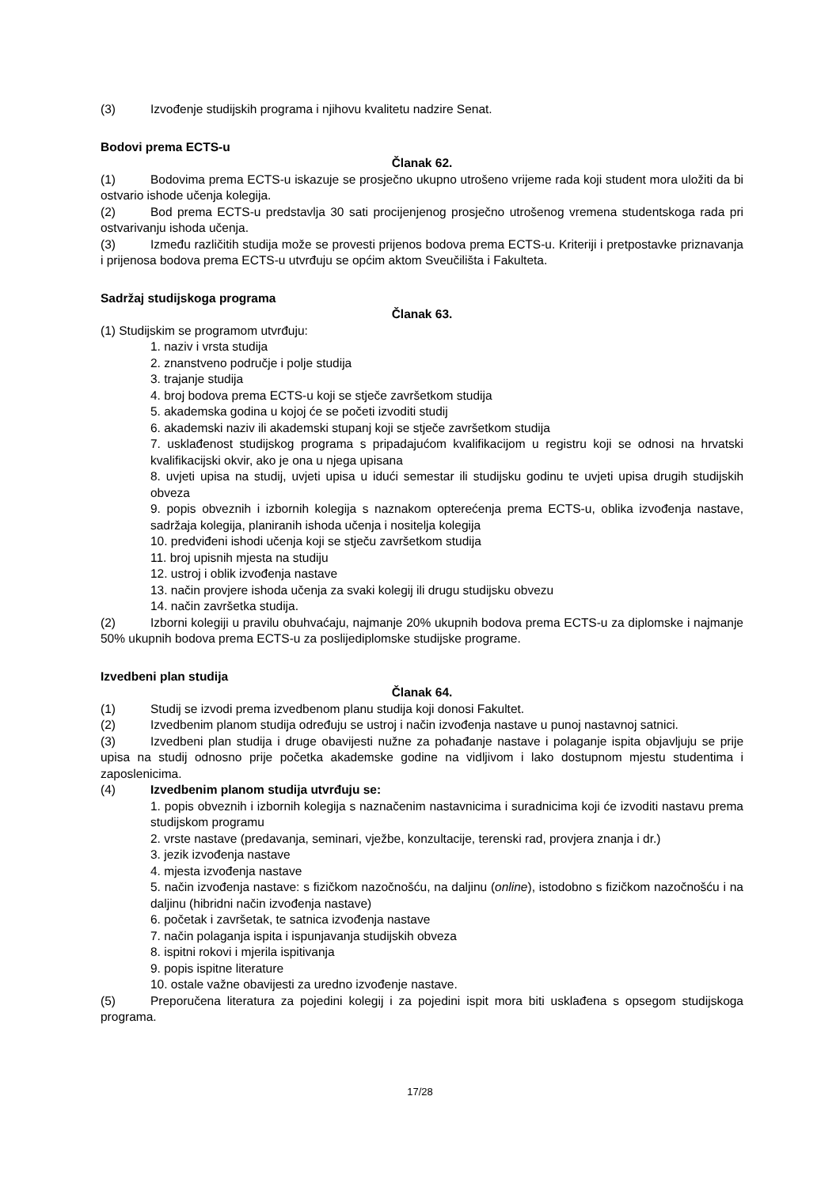(3) Izvođenje studijskih programa i njihovu kvalitetu nadzire Senat.
Bodovi prema ECTS-u
Članak 62.
(1) Bodovima prema ECTS-u iskazuje se prosječno ukupno utrošeno vrijeme rada koji student mora uložiti da bi ostvario ishode učenja kolegija.
(2) Bod prema ECTS-u predstavlja 30 sati procijenjenog prosječno utrošenog vremena studentskoga rada pri ostvarivanju ishoda učenja.
(3) Između različitih studija može se provesti prijenos bodova prema ECTS-u. Kriteriji i pretpostavke priznavanja i prijenosa bodova prema ECTS-u utvrđuju se općim aktom Sveučilišta i Fakulteta.
Sadržaj studijskoga programa
Članak 63.
(1) Studijskim se programom utvrđuju:
1. naziv i vrsta studija
2. znanstveno područje i polje studija
3. trajanje studija
4. broj bodova prema ECTS-u koji se stječe završetkom studija
5. akademska godina u kojoj će se početi izvoditi studij
6. akademski naziv ili akademski stupanj koji se stječe završetkom studija
7. usklađenost studijskog programa s pripadajućom kvalifikacijom u registru koji se odnosi na hrvatski kvalifikacijski okvir, ako je ona u njega upisana
8. uvjeti upisa na studij, uvjeti upisa u idući semestar ili studijsku godinu te uvjeti upisa drugih studijskih obveza
9. popis obveznih i izbornih kolegija s naznakom opterećenja prema ECTS-u, oblika izvođenja nastave, sadržaja kolegija, planiranih ishoda učenja i nositelja kolegija
10. predviđeni ishodi učenja koji se stječu završetkom studija
11. broj upisnih mjesta na studiju
12. ustroj i oblik izvođenja nastave
13. način provjere ishoda učenja za svaki kolegij ili drugu studijsku obvezu
14. način završetka studija.
(2) Izborni kolegiji u pravilu obuhvaćaju, najmanje 20% ukupnih bodova prema ECTS-u za diplomske i najmanje 50% ukupnih bodova prema ECTS-u za poslijediplomske studijske programe.
Izvedbeni plan studija
Članak 64.
(1) Studij se izvodi prema izvedbenom planu studija koji donosi Fakultet.
(2) Izvedbenim planom studija određuju se ustroj i način izvođenja nastave u punoj nastavnoj satnici.
(3) Izvedbeni plan studija i druge obavijesti nužne za pohađanje nastave i polaganje ispita objavljuju se prije upisa na studij odnosno prije početka akademske godine na vidljivom i lako dostupnom mjestu studentima i zaposlenicima.
(4) Izvedbenim planom studija utvrđuju se:
1. popis obveznih i izbornih kolegija s naznačenim nastavnicima i suradnicima koji će izvoditi nastavu prema studijskom programu
2. vrste nastave (predavanja, seminari, vježbe, konzultacije, terenski rad, provjera znanja i dr.)
3. jezik izvođenja nastave
4. mjesta izvođenja nastave
5. način izvođenja nastave: s fizičkom nazočnošću, na daljinu (online), istodobno s fizičkom nazočnošću i na daljinu (hibridni način izvođenja nastave)
6. početak i završetak, te satnica izvođenja nastave
7. način polaganja ispita i ispunjavanja studijskih obveza
8. ispitni rokovi i mjerila ispitivanja
9. popis ispitne literature
10. ostale važne obavijesti za uredno izvođenje nastave.
(5) Preporučena literatura za pojedini kolegij i za pojedini ispit mora biti usklađena s opsegom studijskoga programa.
17/28